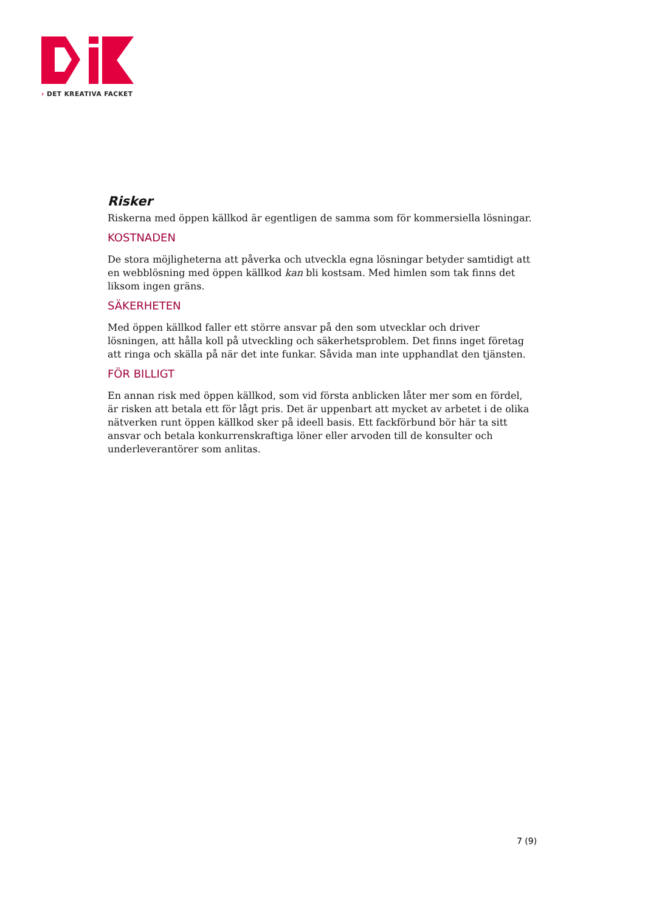› DET KREATIVA FACKET
Risker
Riskerna med öppen källkod är egentligen de samma som för kommersiella lösningar.
KOSTNADEN
De stora möjligheterna att påverka och utveckla egna lösningar betyder samtidigt att en webblösning med öppen källkod kan bli kostsam. Med himlen som tak finns det liksom ingen gräns.
SÄKERHETEN
Med öppen källkod faller ett större ansvar på den som utvecklar och driver lösningen, att hålla koll på utveckling och säkerhetsproblem. Det finns inget företag att ringa och skälla på när det inte funkar. Såvida man inte upphandlat den tjänsten.
FÖR BILLIGT
En annan risk med öppen källkod, som vid första anblicken låter mer som en fördel, är risken att betala ett för lågt pris. Det är uppenbart att mycket av arbetet i de olika nätverken runt öppen källkod sker på ideell basis. Ett fackförbund bör här ta sitt ansvar och betala konkurrenskraftiga löner eller arvoden till de konsulter och underleverantörer som anlitas.
7 (9)